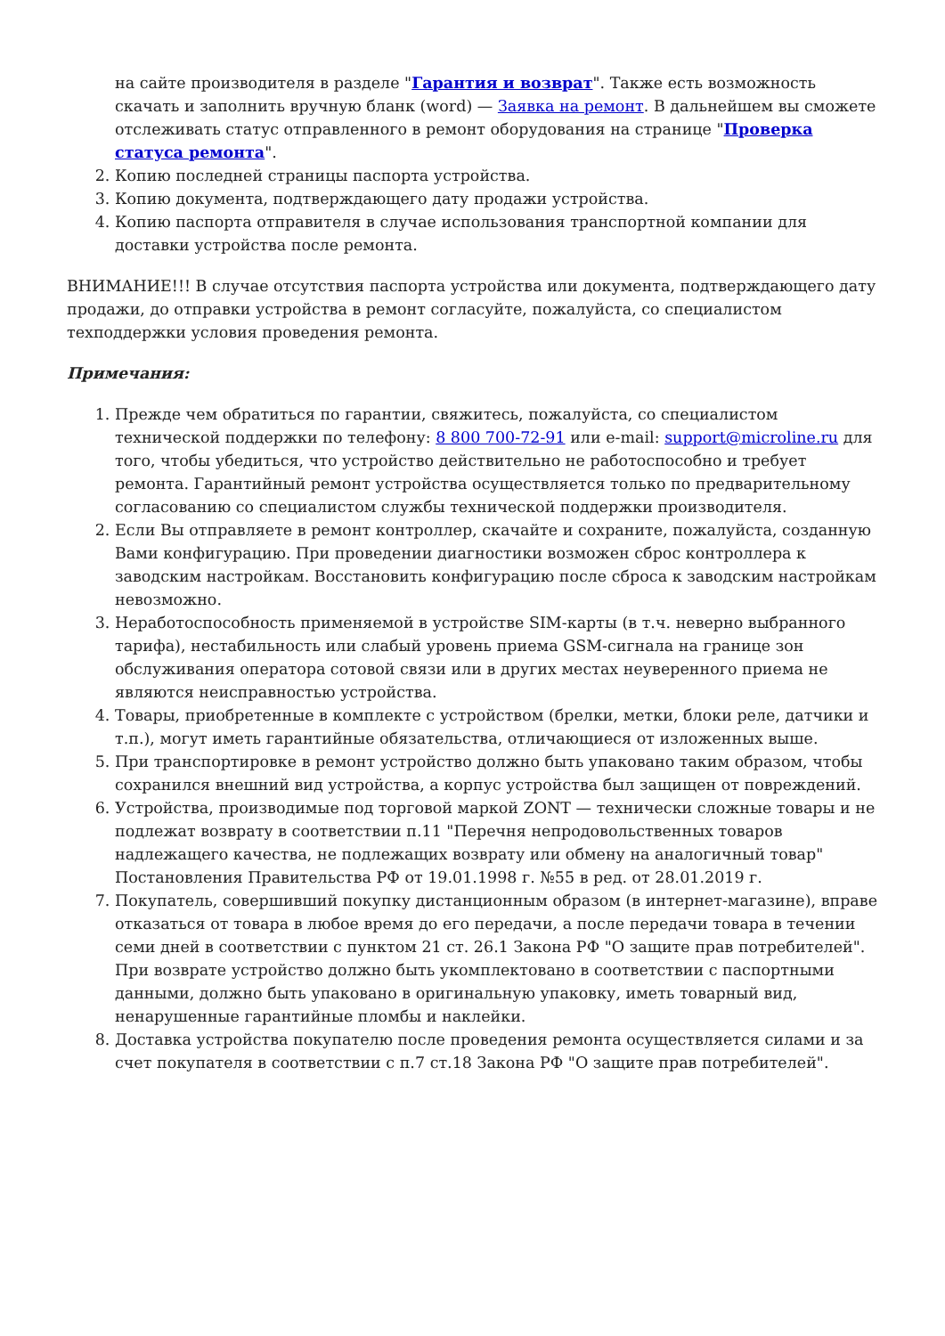на сайте производителя в разделе "Гарантия и возврат". Также есть возможность скачать и заполнить вручную бланк (word) — Заявка на ремонт. В дальнейшем вы сможете отслеживать статус отправленного в ремонт оборудования на странице "Проверка статуса ремонта".
2. Копию последней страницы паспорта устройства.
3. Копию документа, подтверждающего дату продажи устройства.
4. Копию паспорта отправителя в случае использования транспортной компании для доставки устройства после ремонта.
ВНИМАНИЕ!!! В случае отсутствия паспорта устройства или документа, подтверждающего дату продажи, до отправки устройства в ремонт согласуйте, пожалуйста, со специалистом техподдержки условия проведения ремонта.
Примечания:
1. Прежде чем обратиться по гарантии, свяжитесь, пожалуйста, со специалистом технической поддержки по телефону: 8 800 700-72-91 или e-mail: support@microline.ru для того, чтобы убедиться, что устройство действительно не работоспособно и требует ремонта. Гарантийный ремонт устройства осуществляется только по предварительному согласованию со специалистом службы технической поддержки производителя.
2. Если Вы отправляете в ремонт контроллер, скачайте и сохраните, пожалуйста, созданную Вами конфигурацию. При проведении диагностики возможен сброс контроллера к заводским настройкам. Восстановить конфигурацию после сброса к заводским настройкам невозможно.
3. Неработоспособность применяемой в устройстве SIM-карты (в т.ч. неверно выбранного тарифа), нестабильность или слабый уровень приема GSM-сигнала на границе зон обслуживания оператора сотовой связи или в других местах неуверенного приема не являются неисправностью устройства.
4. Товары, приобретенные в комплекте с устройством (брелки, метки, блоки реле, датчики и т.п.), могут иметь гарантийные обязательства, отличающиеся от изложенных выше.
5. При транспортировке в ремонт устройство должно быть упаковано таким образом, чтобы сохранился внешний вид устройства, а корпус устройства был защищен от повреждений.
6. Устройства, производимые под торговой маркой ZONT — технически сложные товары и не подлежат возврату в соответствии п.11 "Перечня непродовольственных товаров надлежащего качества, не подлежащих возврату или обмену на аналогичный товар" Постановления Правительства РФ от 19.01.1998 г. №55 в ред. от 28.01.2019 г.
7. Покупатель, совершивший покупку дистанционным образом (в интернет-магазине), вправе отказаться от товара в любое время до его передачи, а после передачи товара в течении семи дней в соответствии с пунктом 21 ст. 26.1 Закона РФ "О защите прав потребителей". При возврате устройство должно быть укомплектовано в соответствии с паспортными данными, должно быть упаковано в оригинальную упаковку, иметь товарный вид, ненарушенные гарантийные пломбы и наклейки.
8. Доставка устройства покупателю после проведения ремонта осуществляется силами и за счет покупателя в соответствии с п.7 ст.18 Закона РФ "О защите прав потребителей".